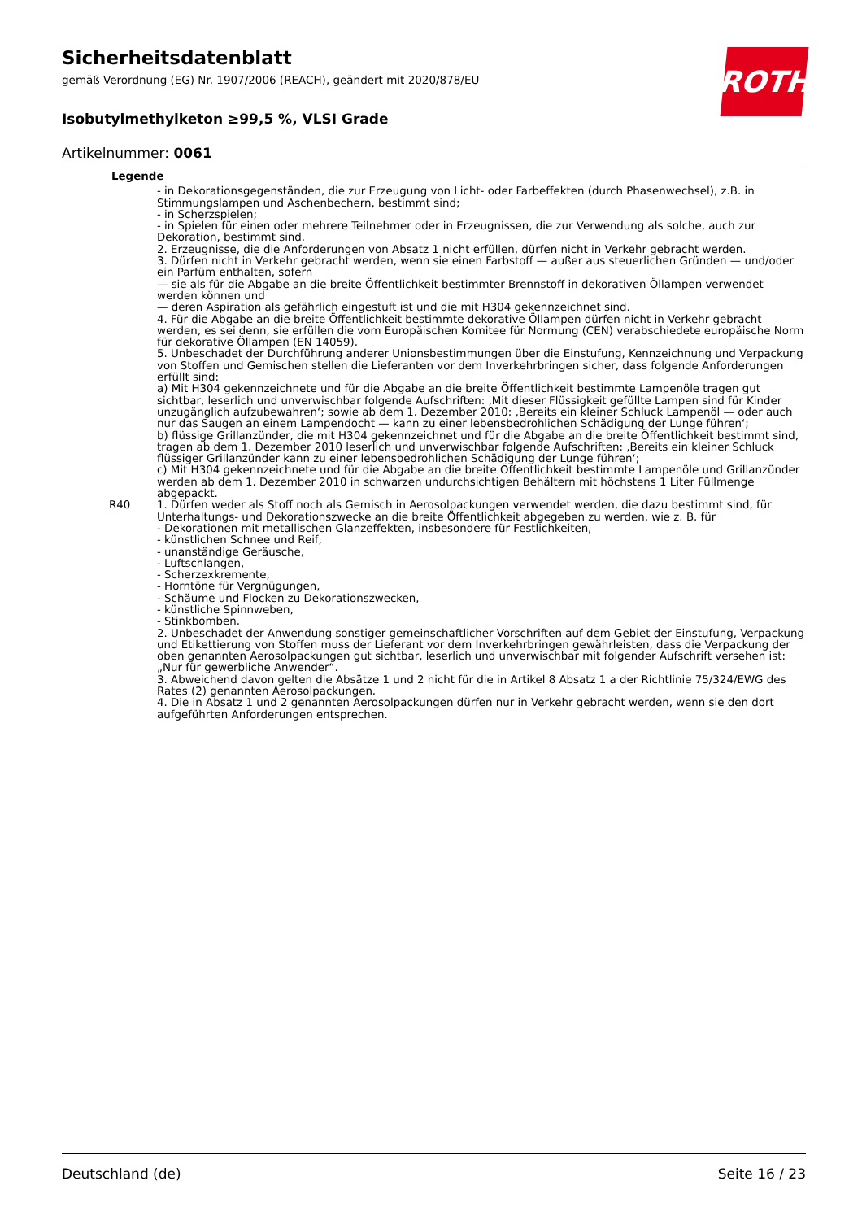Sicherheitsdatenblatt
gemäß Verordnung (EG) Nr. 1907/2006 (REACH), geändert mit 2020/878/EU
Isobutylmethylketon ≥99,5 %, VLSI Grade
Artikelnummer: 0061
ROTH
| Legende | |
| | - in Dekorationsgegenständen, die zur Erzeugung von Licht- oder Farbeffekten (durch Phasenwechsel), z.B. in Stimmungslampen und Aschenbechern, bestimmt sind; - in Scherzspielen; - in Spielen für einen oder mehrere Teilnehmer oder in Erzeugnissen, die zur Verwendung als solche, auch zur Dekoration, bestimmt sind. 2. Erzeugnisse, die die Anforderungen von Absatz 1 nicht erfüllen, dürfen nicht in Verkehr gebracht werden. 3. Dürfen nicht in Verkehr gebracht werden, wenn sie einen Farbstoff — außer aus steuerlichen Gründen — und/oder ein Parfüm enthalten, sofern — sie als für die Abgabe an die breite Öffentlichkeit bestimmter Brennstoff in dekorativen Öllampen verwendet werden können und — deren Aspiration als gefährlich eingestuft ist und die mit H304 gekennzeichnet sind. 4. Für die Abgabe an die breite Öffentlichkeit bestimmte dekorative Öllampen dürfen nicht in Verkehr gebracht werden, es sei denn, sie erfüllen die vom Europäischen Komitee für Normung (CEN) verabschiedete europäische Norm für dekorative Öllampen (EN 14059). 5. Unbeschadet der Durchführung anderer Unionsbestimmungen über die Einstufung, Kennzeichnung und Verpackung von Stoffen und Gemischen stellen die Lieferanten vor dem Inverkehrbringen sicher, dass folgende Anforderungen erfüllt sind: a) Mit H304 gekennzeichnete und für die Abgabe an die breite Öffentlichkeit bestimmte Lampenöle tragen gut sichtbar, leserlich und unverwischbar folgende Aufschriften: ‚Mit dieser Flüssigkeit gefüllte Lampen sind für Kinder unzugänglich aufzubewahren‘; sowie ab dem 1. Dezember 2010: ‚Bereits ein kleiner Schluck Lampenöl — oder auch nur das Saugen an einem Lampendocht — kann zu einer lebensbedrohlichen Schädigung der Lunge führen‘; b) flüssige Grillanzünder, die mit H304 gekennzeichnet und für die Abgabe an die breite Öffentlichkeit bestimmt sind, tragen ab dem 1. Dezember 2010 leserlich und unverwischbar folgende Aufschriften: ‚Bereits ein kleiner Schluck flüssiger Grillanzünder kann zu einer lebensbedrohlichen Schädigung der Lunge führen‘; c) Mit H304 gekennzeichnete und für die Abgabe an die breite Öffentlichkeit bestimmte Lampenöle und Grillanzünder werden ab dem 1. Dezember 2010 in schwarzen undurchsichtigen Behältern mit höchstens 1 Liter Füllmenge abgepackt. |
| R40 | 1. Dürfen weder als Stoff noch als Gemisch in Aerosolpackungen verwendet werden, die dazu bestimmt sind, für Unterhaltungs- und Dekorationszwecke an die breite Öffentlichkeit abgegeben zu werden, wie z. B. für - Dekorationen mit metallischen Glanzeffekten, insbesondere für Festlichkeiten, - künstlichen Schnee und Reif, - unanständige Geräusche, - Luftschlangen, - Scherzexkremente, - Horntöne für Vergnügungen, - Schäume und Flocken zu Dekorationszwecken, - künstliche Spinnweben, - Stinkbomben. 2. Unbeschadet der Anwendung sonstiger gemeinschaftlicher Vorschriften auf dem Gebiet der Einstufung, Verpackung und Etikettierung von Stoffen muss der Lieferant vor dem Inverkehrbringen gewährleisten, dass die Verpackung der oben genannten Aerosolpackungen gut sichtbar, leserlich und unverwischbar mit folgender Aufschrift versehen ist: „Nur für gewerbliche Anwender“. 3. Abweichend davon gelten die Absätze 1 und 2 nicht für die in Artikel 8 Absatz 1 a der Richtlinie 75/324/EWG des Rates (2) genannten Aerosolpackungen. 4. Die in Absatz 1 und 2 genannten Aerosolpackungen dürfen nur in Verkehr gebracht werden, wenn sie den dort aufgeführten Anforderungen entsprechen. |
Deutschland (de) Seite 16 / 23